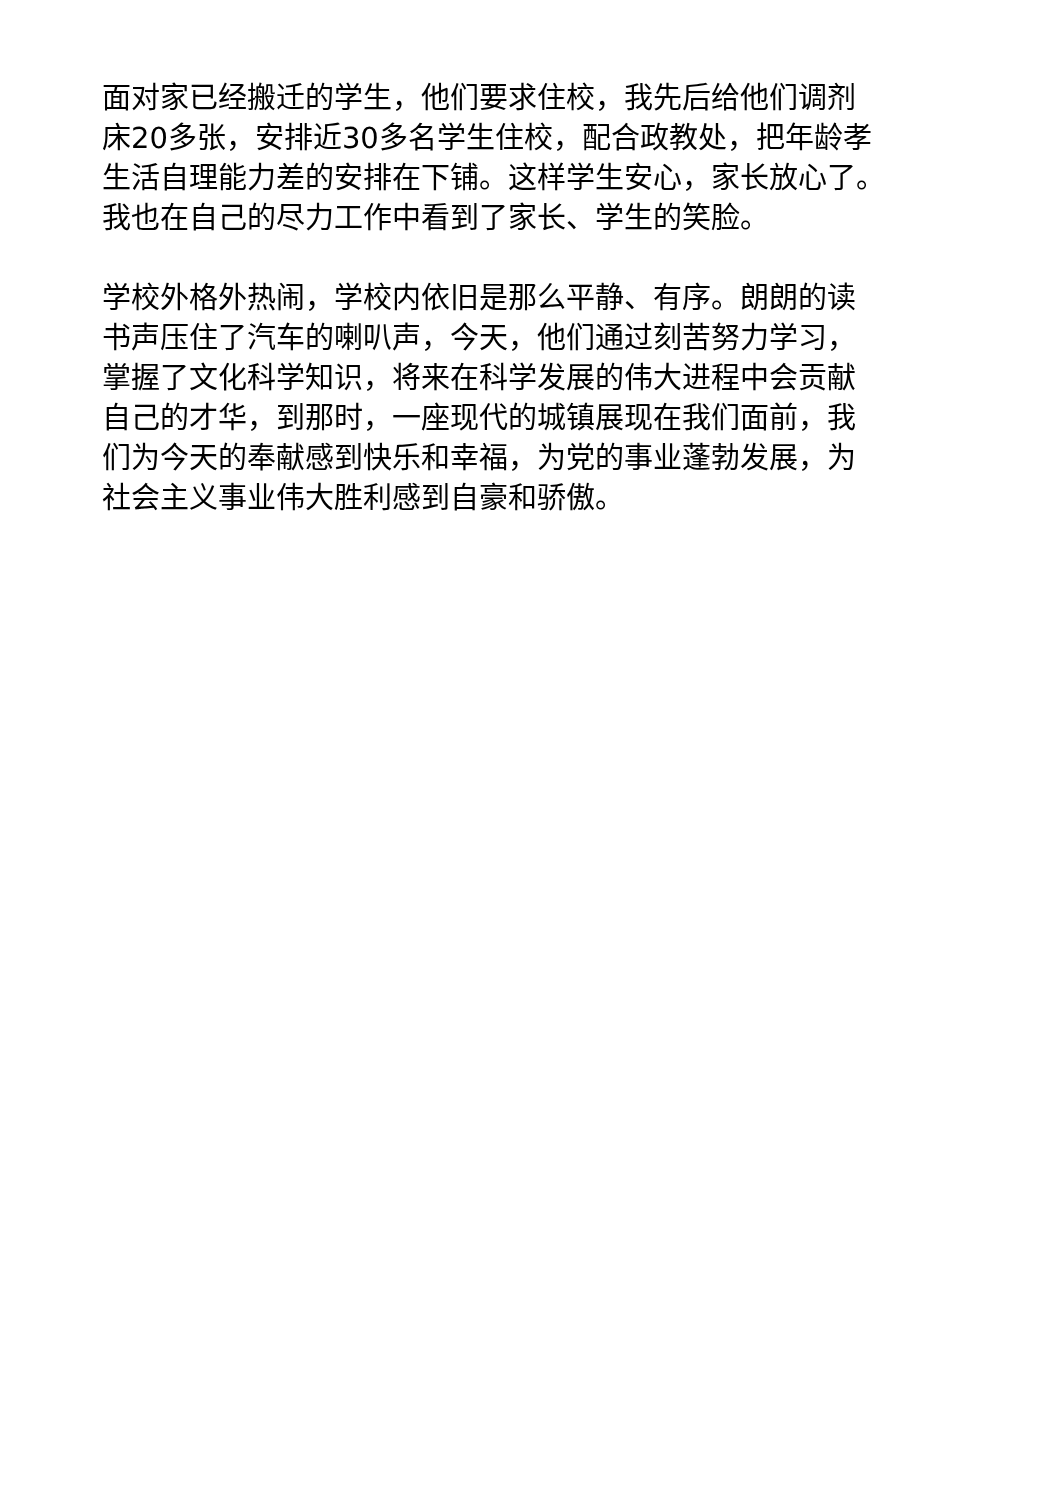面对家已经搬迁的学生，他们要求住校，我先后给他们调剂
床20多张，安排近30多名学生住校，配合政教处，把年龄孝
生活自理能力差的安排在下铺。这样学生安心，家长放心了。
我也在自己的尽力工作中看到了家长、学生的笑脸。
学校外格外热闹，学校内依旧是那么平静、有序。朗朗的读
书声压住了汽车的喇叭声，今天，他们通过刻苦努力学习，
掌握了文化科学知识，将来在科学发展的伟大进程中会贡献
自己的才华，到那时，一座现代的城镇展现在我们面前，我
们为今天的奉献感到快乐和幸福，为党的事业蓬勃发展，为
社会主义事业伟大胜利感到自豪和骄傲。